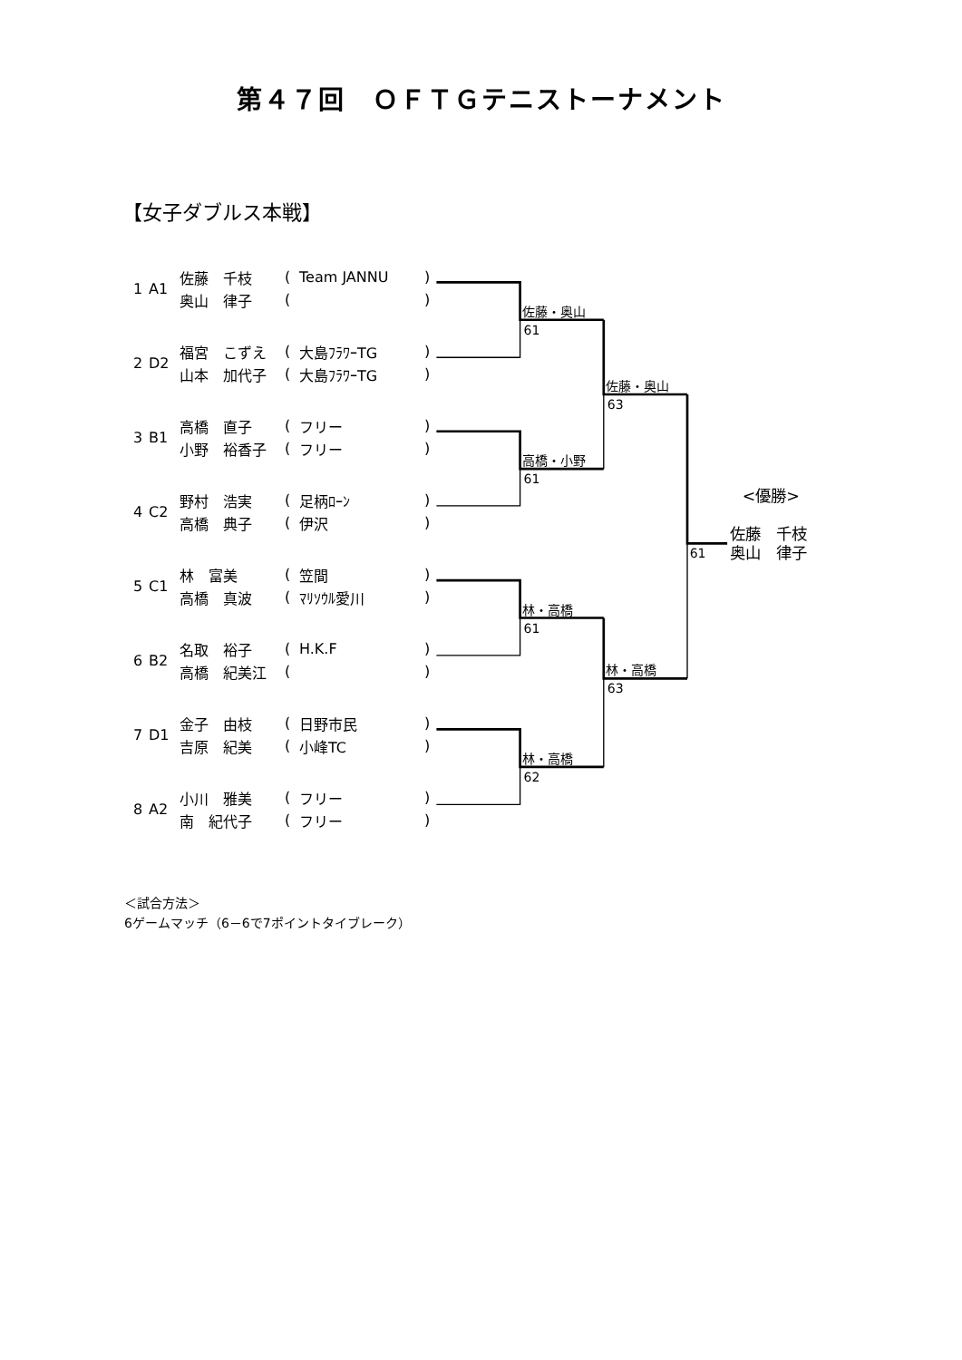佐藤・奥山
61
高橋・小野
61
林・高橋
61
林・高橋
62
佐藤・奥山
63
林・高橋
63
61
<優勝>
佐藤　千枝
奥山　律子
第４７回　ＯＦＴＧテニストーナメント
【女子ダブルス本戦】
| 1 | A1 | 佐藤 千枝 | ( | Team JANNU | ) |
| | | 奥山 律子 | ( | | ) |
| 2 | D2 | 福宮 こずえ | ( | 大島ﾌﾗﾜｰTG | ) |
| | | 山本 加代子 | ( | 大島ﾌﾗﾜｰTG | ) |
| 3 | B1 | 高橋 直子 | ( | フリー | ) |
| | | 小野 裕香子 | ( | フリー | ) |
| 4 | C2 | 野村 浩実 | ( | 足柄ﾛｰﾝ | ) |
| | | 高橋 典子 | ( | 伊沢 | ) |
| 5 | C1 | 林 富美 | ( | 笠間 | ) |
| | | 高橋 真波 | ( | ﾏﾘｿｳﾙ愛川 | ) |
| 6 | B2 | 名取 裕子 | ( | H.K.F | ) |
| | | 高橋 紀美江 | ( | | ) |
| 7 | D1 | 金子 由枝 | ( | 日野市民 | ) |
| | | 吉原 紀美 | ( | 小峰TC | ) |
| 8 | A2 | 小川 雅美 | ( | フリー | ) |
| | | 南 紀代子 | ( | フリー | ) |
＜試合方法＞
6ゲームマッチ（6－6で7ポイントタイブレーク）